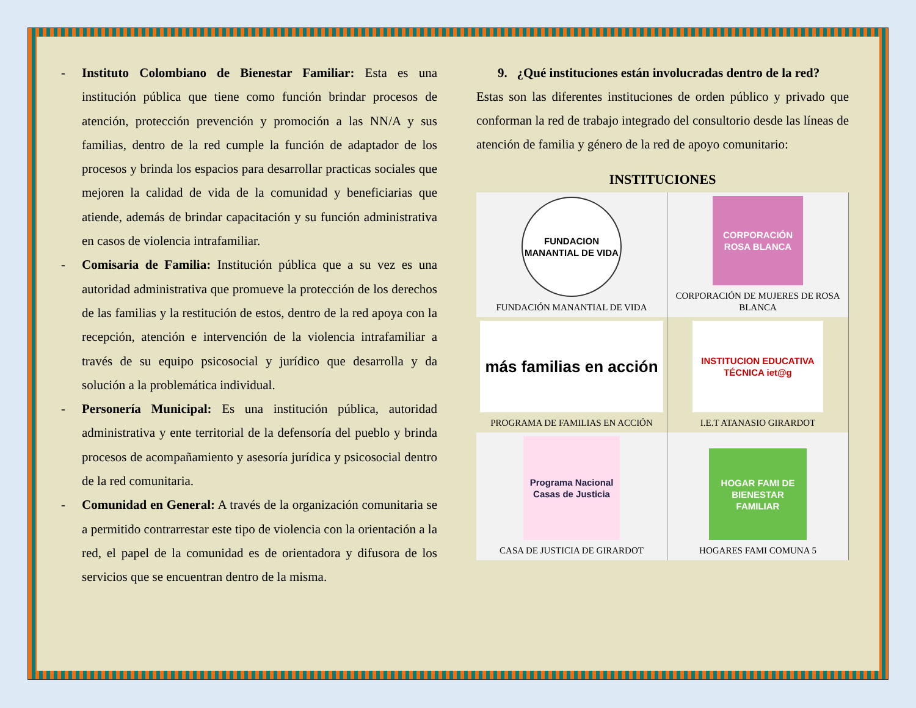- Instituto Colombiano de Bienestar Familiar: Esta es una institución pública que tiene como función brindar procesos de atención, protección prevención y promoción a las NN/A y sus familias, dentro de la red cumple la función de adaptador de los procesos y brinda los espacios para desarrollar practicas sociales que mejoren la calidad de vida de la comunidad y beneficiarias que atiende, además de brindar capacitación y su función administrativa en casos de violencia intrafamiliar.
- Comisaria de Familia: Institución pública que a su vez es una autoridad administrativa que promueve la protección de los derechos de las familias y la restitución de estos, dentro de la red apoya con la recepción, atención e intervención de la violencia intrafamiliar a través de su equipo psicosocial y jurídico que desarrolla y da solución a la problemática individual.
- Personería Municipal: Es una institución pública, autoridad administrativa y ente territorial de la defensoría del pueblo y brinda procesos de acompañamiento y asesoría jurídica y psicosocial dentro de la red comunitaria.
- Comunidad en General: A través de la organización comunitaria se a permitido contrarrestar este tipo de violencia con la orientación a la red, el papel de la comunidad es de orientadora y difusora de los servicios que se encuentran dentro de la misma.
9. ¿Qué instituciones están involucradas dentro de la red?
Estas son las diferentes instituciones de orden público y privado que conforman la red de trabajo integrado del consultorio desde las líneas de atención de familia y género de la red de apoyo comunitario:
INSTITUCIONES
| FUNDACION MANANTIAL DE VIDA FUNDACIÓN MANANTIAL DE VIDA | CORPORACIÓN ROSA BLANCA CORPORACIÓN DE MUJERES DE ROSA BLANCA |
| más familias en acción PROGRAMA DE FAMILIAS EN ACCIÓN | INSTITUCION EDUCATIVA TÉCNICA iet@g I.E.T ATANASIO GIRARDOT |
| Programa Nacional Casas de Justicia CASA DE JUSTICIA DE GIRARDOT | HOGAR FAMI DE BIENESTAR FAMILIAR HOGARES FAMI COMUNA 5 |